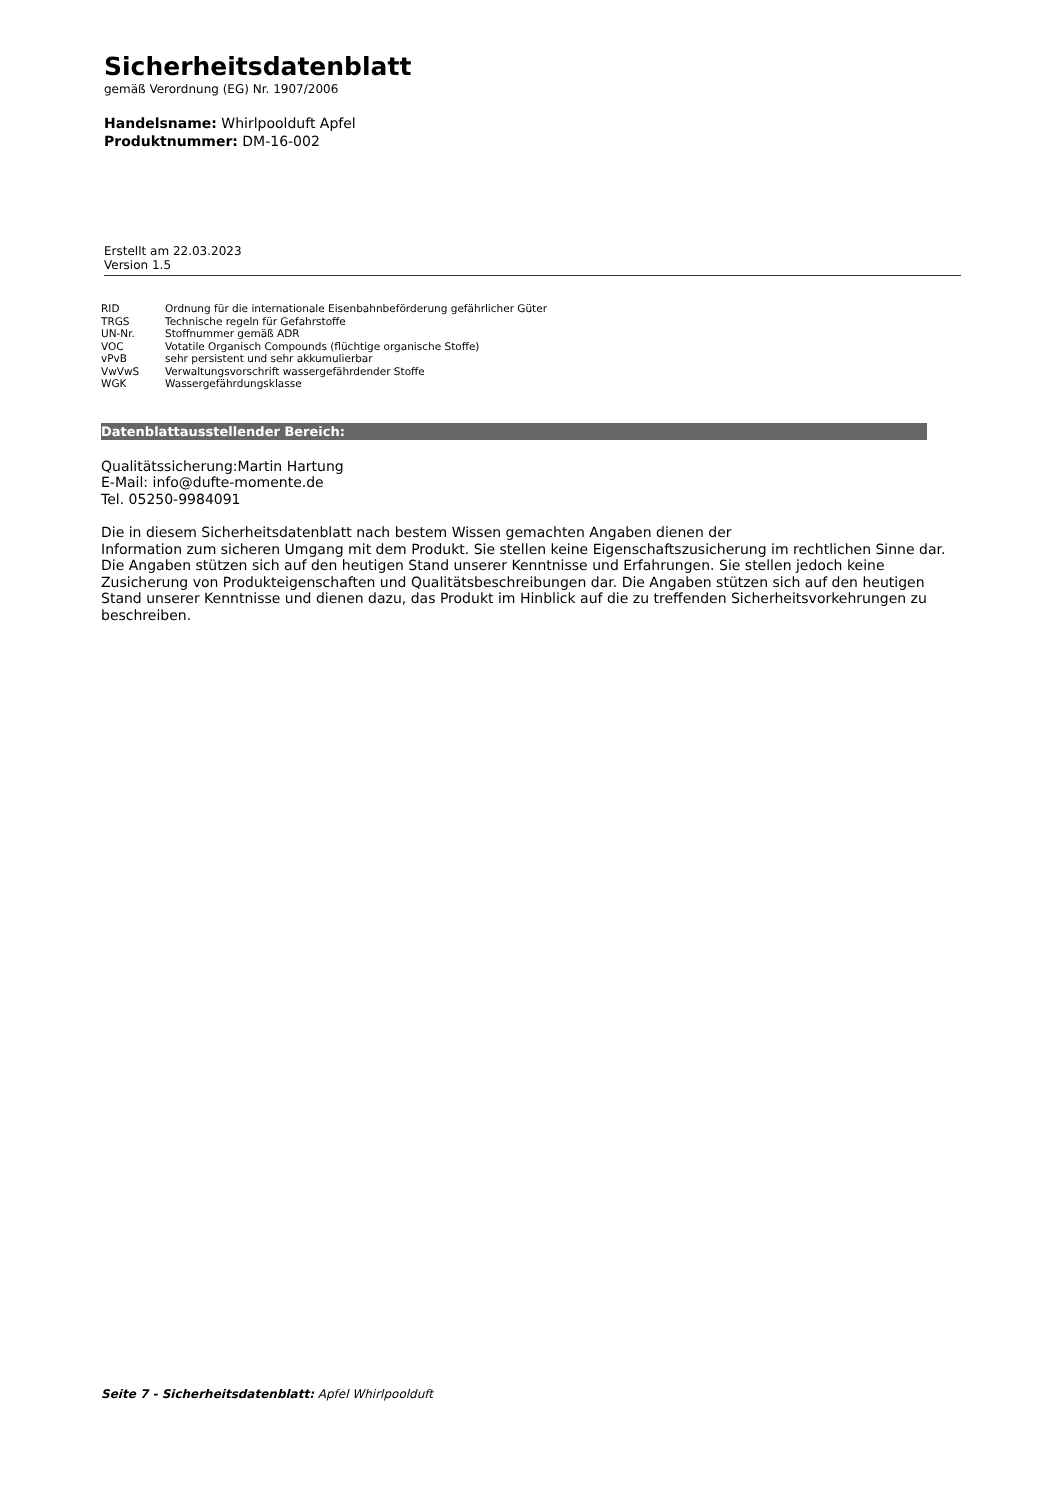Sicherheitsdatenblatt
gemäß Verordnung (EG) Nr. 1907/2006
Handelsname: Whirlpoolduft Apfel
Produktnummer: DM-16-002
Erstellt am 22.03.2023
Version 1.5
| RID | Ordnung für die internationale Eisenbahnbeförderung gefährlicher Güter |
| TRGS | Technische regeln für Gefahrstoffe |
| UN-Nr. | Stoffnummer gemäß ADR |
| VOC | Votatile Organisch Compounds (flüchtige organische Stoffe) |
| vPvB | sehr persistent und sehr akkumulierbar |
| VwVwS | Verwaltungsvorschrift wassergefährdender Stoffe |
| WGK | Wassergefährdungsklasse |
Datenblattausstellender Bereich:
Qualitätssicherung:Martin Hartung
E-Mail: info@dufte-momente.de
Tel. 05250-9984091
Die in diesem Sicherheitsdatenblatt nach bestem Wissen gemachten Angaben dienen der
Information zum sicheren Umgang mit dem Produkt. Sie stellen keine Eigenschaftszusicherung im rechtlichen Sinne dar. Die Angaben stützen sich auf den heutigen Stand unserer Kenntnisse und Erfahrungen. Sie stellen jedoch keine Zusicherung von Produkteigenschaften und Qualitätsbeschreibungen dar. Die Angaben stützen sich auf den heutigen Stand unserer Kenntnisse und dienen dazu, das Produkt im Hinblick auf die zu treffenden Sicherheitsvorkehrungen zu beschreiben.
Seite 7 - Sicherheitsdatenblatt: Apfel Whirlpoolduft